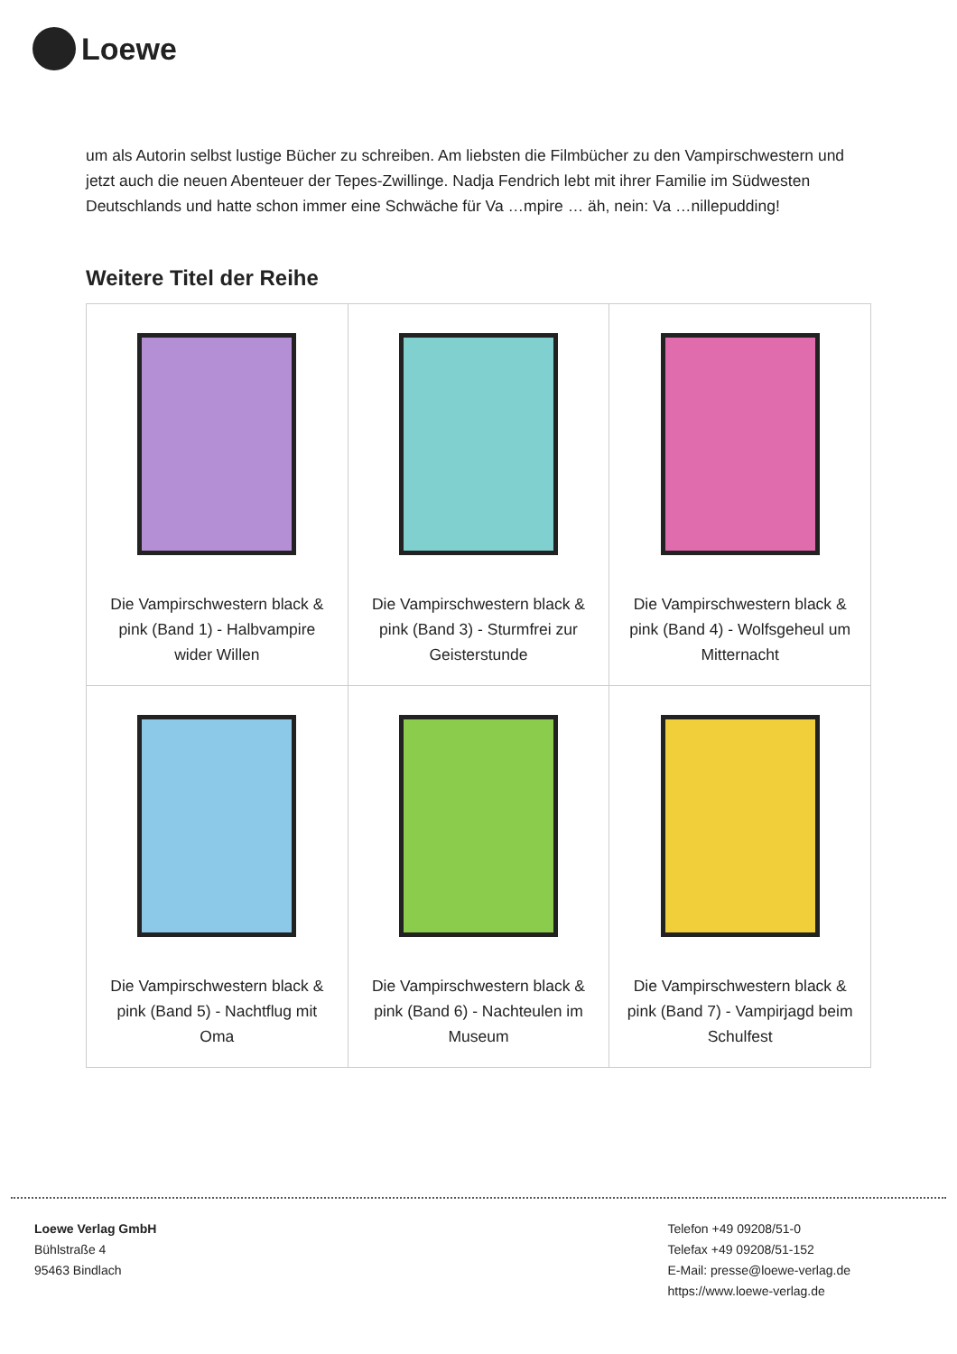Loewe
um als Autorin selbst lustige Bücher zu schreiben. Am liebsten die Filmbücher zu den Vampirschwestern und jetzt auch die neuen Abenteuer der Tepes-Zwillinge. Nadja Fendrich lebt mit ihrer Familie im Südwesten Deutschlands und hatte schon immer eine Schwäche für Va …mpire … äh, nein: Va …nillepudding!
Weitere Titel der Reihe
| Die Vampirschwestern black & pink (Band 1) - Halbvampire wider Willen | Die Vampirschwestern black & pink (Band 3) - Sturmfrei zur Geisterstunde | Die Vampirschwestern black & pink (Band 4) - Wolfsgeheul um Mitternacht |
| Die Vampirschwestern black & pink (Band 5) - Nachtflug mit Oma | Die Vampirschwestern black & pink (Band 6) - Nachteulen im Museum | Die Vampirschwestern black & pink (Band 7) - Vampirjagd beim Schulfest |
Loewe Verlag GmbH
Bühlstraße 4
95463 Bindlach
Telefon +49 09208/51-0
Telefax +49 09208/51-152
E-Mail: presse@loewe-verlag.de
https://www.loewe-verlag.de